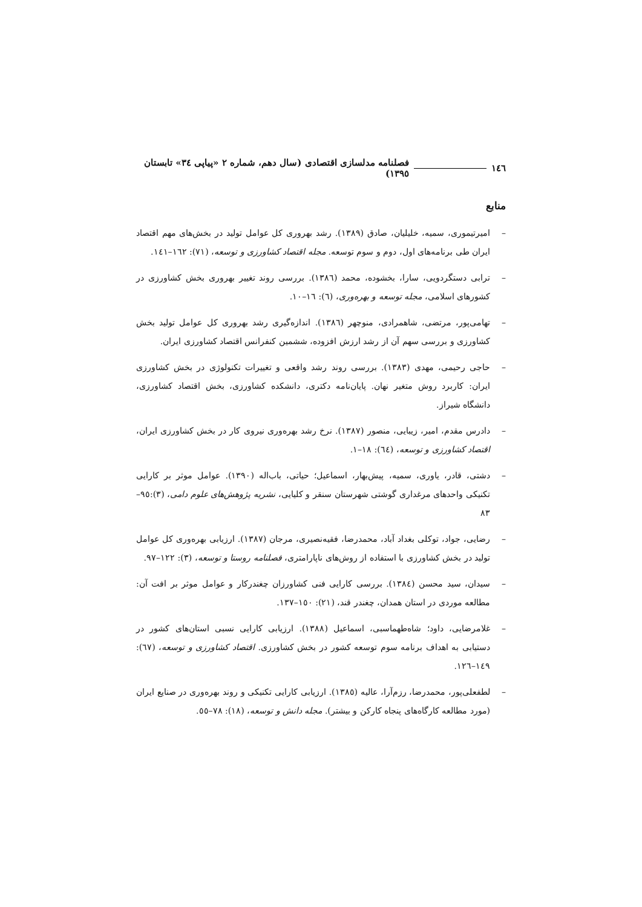١٤٦ فصلنامه مدلسازی اقتصادی (سال دهم، شماره ٢ «پیاپی ٣٤» تابستان ١٣٩٥)
منابع
– امیرتیموری، سمیه، خلیلیان، صادق (١٣٨٩). رشد بهروری کل عوامل تولید در بخش‌های مهم اقتصاد ایران طی برنامه‌های اول، دوم و سوم توسعه. مجله اقتصاد کشاورزی و توسعه، (٧١): ١٦٢–١٤١.
– ترابی دستگردویی، سارا، بخشوده، محمد (١٣٨٦). بررسی روند تغییر بهروری بخش کشاورزی در کشورهای اسلامی، مجله توسعه و بهره‌وری، (٦): ١٦–١٠.
– تهامی‌پور، مرتضی، شاهمرادی، منوچهر (١٣٨٦). اندازه‌گیری رشد بهروری کل عوامل تولید بخش کشاورزی و بررسی سهم آن از رشد ارزش افزوده، ششمین کنفرانس اقتصاد کشاورزی ایران.
– حاجی رحیمی، مهدی (١٣٨٣). بررسی روند رشد واقعی و تغییرات تکنولوژی در بخش کشاورزی ایران: کاربرد روش متغیر نهان. پایان‌نامه دکتری، دانشکده کشاورزی، بخش اقتصاد کشاورزی، دانشگاه شیراز.
– دادرس مقدم، امیر، زیبایی، منصور (١٣٨٧). نرخ رشد بهره‌وری نیروی کار در بخش کشاورزی ایران، اقتصاد کشاورزی و توسعه، (٦٤): ١٨–١.
– دشتی، قادر، یاوری، سمیه، پیش‌بهار، اسماعیل؛ حیاتی، باب‌اله (١٣٩٠). عوامل موثر بر کارایی تکنیکی واحدهای مرغداری گوشتی شهرستان سنقر و کلیایی، نشریه پژوهش‌های علوم دامی، (٣):٩٥–٨٣
– رضایی، جواد، توکلی بغداد آباد، محمدرضا، فقیه‌نصیری، مرجان (١٣٨٧). ارزیابی بهره‌وری کل عوامل تولید در بخش کشاورزی با استفاده از روش‌های ناپارامتری، فصلنامه روستا و توسعه، (٣): ١٢٢–٩٧.
– سیدان، سید محسن (١٣٨٤). بررسی کارایی فنی کشاورزان چغندرکار و عوامل موثر بر افت آن: مطالعه موردی در استان همدان، چغندر قند، (٢١): ١٥٠–١٣٧.
– غلامرضایی، داود؛ شاه‌طهماسبی، اسماعیل (١٣٨٨). ارزیابی کارایی نسبی استان‌های کشور در دستیابی به اهداف برنامه سوم توسعه کشور در بخش کشاورزی. اقتصاد کشاورزی و توسعه، (٦٧): ١٤٩–١٢٦.
– لطفعلی‌پور، محمدرضا، رزم‌آرا، عالیه (١٣٨٥). ارزیابی کارایی تکنیکی و روند بهره‌وری در صنایع ایران (مورد مطالعه کارگاه‌های پنجاه کارکن و بیشتر). مجله دانش و توسعه، (١٨): ٧٨–٥٥.